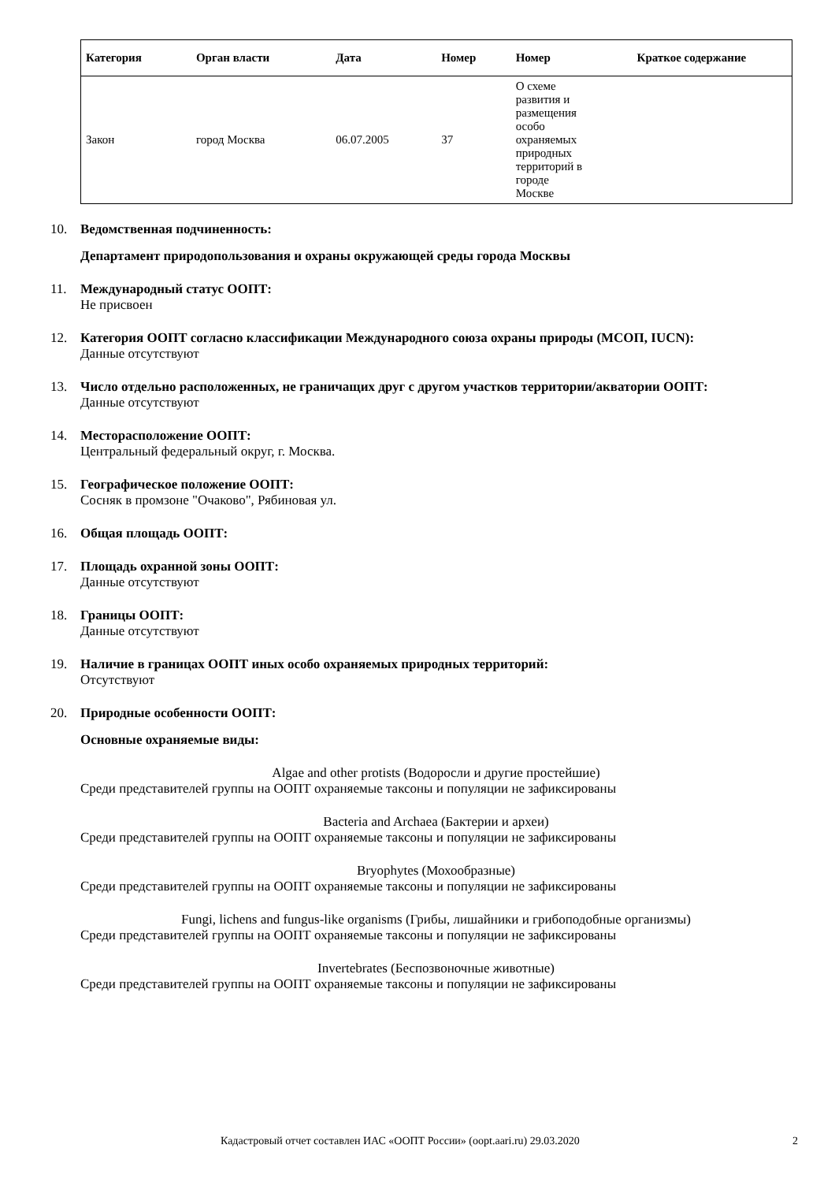| Категория | Орган власти | Дата | Номер | Номер | Краткое содержание |
| --- | --- | --- | --- | --- | --- |
| Закон | город Москва | 06.07.2005 | 37 | О схеме развития и размещения особо охраняемых природных территорий в городе Москве | |
10. Ведомственная подчиненность:
Департамент природопользования и охраны окружающей среды города Москвы
11. Международный статус ООПТ:
Не присвоен
12. Категория ООПТ согласно классификации Международного союза охраны природы (МСОП, IUCN):
Данные отсутствуют
13. Число отдельно расположенных, не граничащих друг с другом участков территории/акватории ООПТ:
Данные отсутствуют
14. Месторасположение ООПТ:
Центральный федеральный округ, г. Москва.
15. Географическое положение ООПТ:
Сосняк в промзоне "Очаково", Рябиновая ул.
16. Общая площадь ООПТ:
17. Площадь охранной зоны ООПТ:
Данные отсутствуют
18. Границы ООПТ:
Данные отсутствуют
19. Наличие в границах ООПТ иных особо охраняемых природных территорий:
Отсутствуют
20. Природные особенности ООПТ:
Основные охраняемые виды:
Algae and other protists (Водоросли и другие простейшие)
Среди представителей группы на ООПТ охраняемые таксоны и популяции не зафиксированы
Bacteria and Archaea (Бактерии и археи)
Среди представителей группы на ООПТ охраняемые таксоны и популяции не зафиксированы
Bryophytes (Мохообразные)
Среди представителей группы на ООПТ охраняемые таксоны и популяции не зафиксированы
Fungi, lichens and fungus-like organisms (Грибы, лишайники и грибоподобные организмы)
Среди представителей группы на ООПТ охраняемые таксоны и популяции не зафиксированы
Invertebrates (Беспозвоночные животные)
Среди представителей группы на ООПТ охраняемые таксоны и популяции не зафиксированы
Кадастровый отчет составлен ИАС «ООПТ России» (oopt.aari.ru) 29.03.2020 2